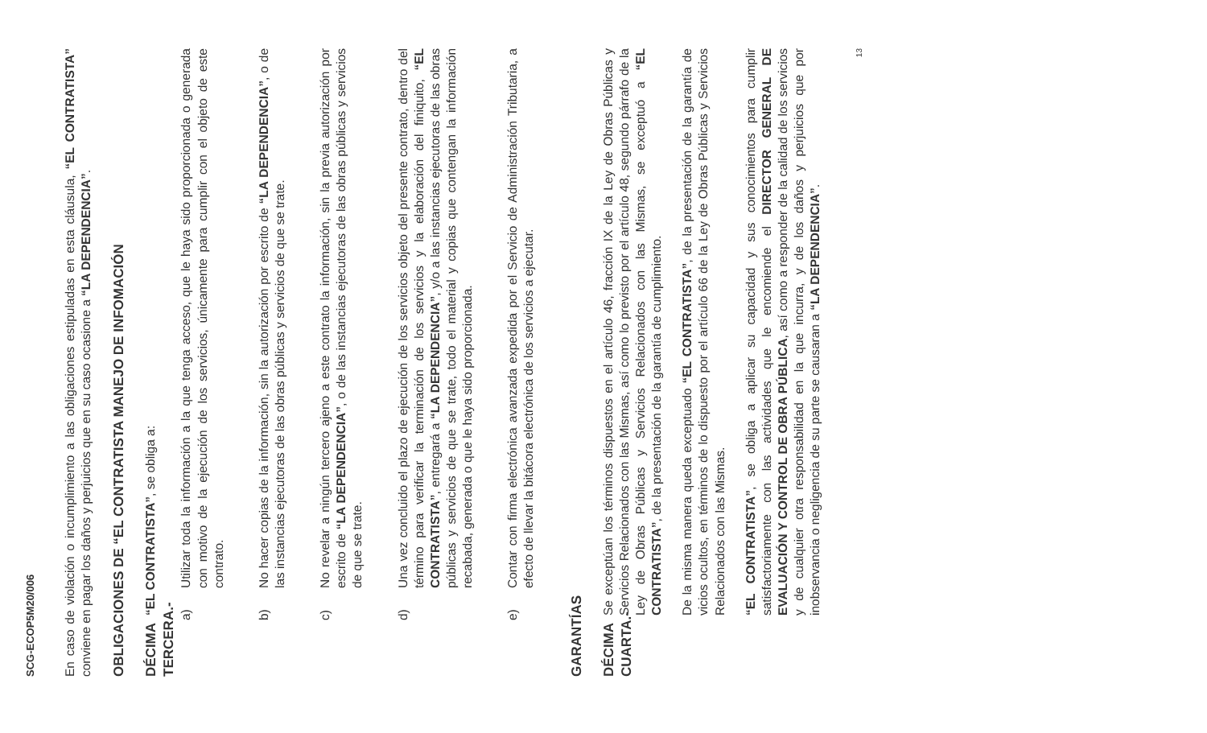SCG-ECOP5M20/006
En caso de violación o incumplimiento a las obligaciones estipuladas en esta cláusula, “EL CONTRATISTA” conviene en pagar los daños y perjuicios que en su caso ocasione a “LA DEPENDENCIA”.
OBLIGACIONES DE “EL CONTRATISTA MANEJO DE INFOMACIÓN
DÉCIMA TERCERA.-
“EL CONTRATISTA”, se obliga a:
a)
Utilizar toda la información a la que tenga acceso, que le haya sido proporcionada o generada con motivo de la ejecución de los servicios, únicamente para cumplir con el objeto de este contrato.
b)
No hacer copias de la información, sin la autorización por escrito de “LA DEPENDENCIA”, o de las instancias ejecutoras de las obras públicas y servicios de que se trate.
c)
No revelar a ningún tercero ajeno a este contrato la información, sin la previa autorización por escrito de “LA DEPENDENCIA”, o de las instancias ejecutoras de las obras públicas y servicios de que se trate.
d)
Una vez concluido el plazo de ejecución de los servicios objeto del presente contrato, dentro del término para verificar la terminación de los servicios y la elaboración del finiquito, “EL CONTRATISTA”, entregará a “LA DEPENDENCIA”, y/o a las instancias ejecutoras de las obras públicas y servicios de que se trate, todo el material y copias que contengan la información recabada, generada o que le haya sido proporcionada.
e)
Contar con firma electrónica avanzada expedida por el Servicio de Administración Tributaria, a efecto de llevar la bitácora electrónica de los servicios a ejecutar.
GARANTÍAS
DÉCIMA CUARTA.-
Se exceptúan los términos dispuestos en el artículo 46, fracción IX de la Ley de Obras Públicas y Servicios Relacionados con las Mismas, así como lo previsto por el artículo 48, segundo párrafo de la Ley de Obras Públicas y Servicios Relacionados con las Mismas, se exceptuó a “EL CONTRATISTA”, de la presentación de la garantía de cumplimiento.
De la misma manera queda exceptuado “EL CONTRATISTA”, de la presentación de la garantía de vicios ocultos, en términos de lo dispuesto por el artículo 66 de la Ley de Obras Públicas y Servicios Relacionados con las Mismas.
“EL CONTRATISTA”, se obliga a aplicar su capacidad y sus conocimientos para cumplir satisfactoriamente con las actividades que le encomiende el DIRECTOR GENERAL DE EVALUACIÓN Y CONTROL DE OBRA PÚBLICA, así como a responder de la calidad de los servicios y de cualquier otra responsabilidad en la que incurra, y de los daños y perjuicios que por inobservancia o negligencia de su parte se causaran a “LA DEPENDENCIA”.
13